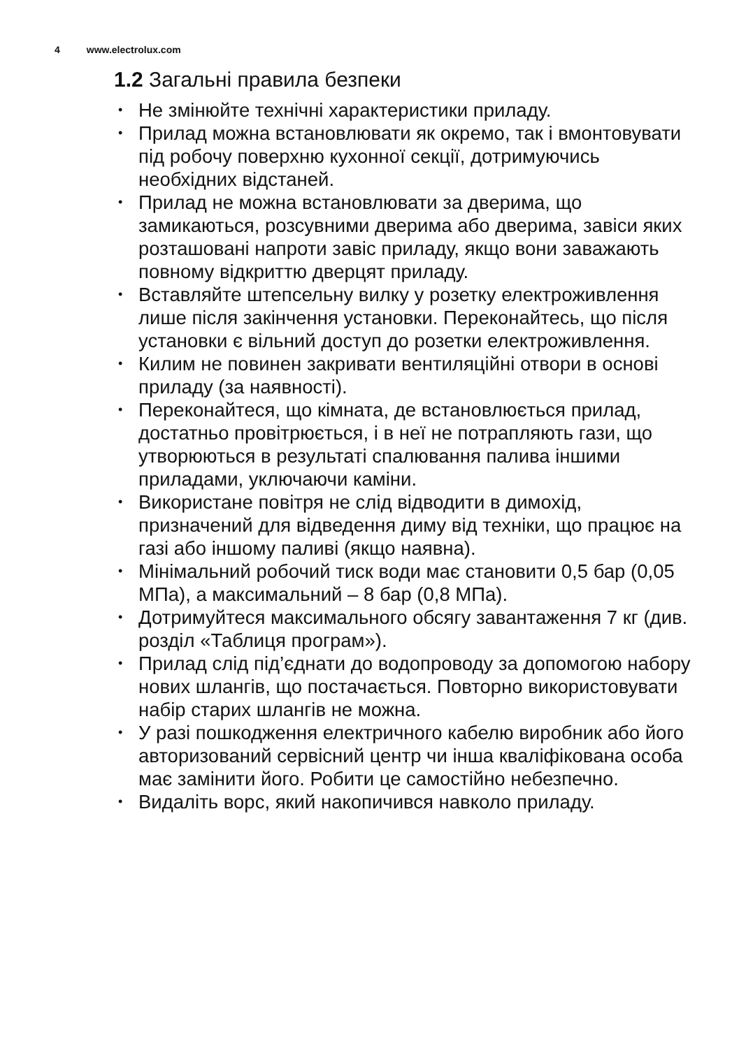4 www.electrolux.com
1.2 Загальні правила безпеки
• Не змінюйте технічні характеристики приладу.
• Прилад можна встановлювати як окремо, так і вмонтовувати під робочу поверхню кухонної секції, дотримуючись необхідних відстаней.
• Прилад не можна встановлювати за дверима, що замикаються, розсувними дверима або дверима, завіси яких розташовані напроти завіс приладу, якщо вони заважають повному відкриттю дверцят приладу.
• Вставляйте штепсельну вилку у розетку електроживлення лише після закінчення установки. Переконайтесь, що після установки є вільний доступ до розетки електроживлення.
• Килим не повинен закривати вентиляційні отвори в основі приладу (за наявності).
• Переконайтеся, що кімната, де встановлюється прилад, достатньо провітрюється, і в неї не потрапляють гази, що утворюються в результаті спалювання палива іншими приладами, уключаючи каміни.
• Використане повітря не слід відводити в димохід, призначений для відведення диму від техніки, що працює на газі або іншому паливі (якщо наявна).
• Мінімальний робочий тиск води має становити 0,5 бар (0,05 МПа), а максимальний – 8 бар (0,8 МПа).
• Дотримуйтеся максимального обсягу завантаження 7 кг (див. розділ «Таблиця програм»).
• Прилад слід під’єднати до водопроводу за допомогою набору нових шлангів, що постачається. Повторно використовувати набір старих шлангів не можна.
• У разі пошкодження електричного кабелю виробник або його авторизований сервісний центр чи інша кваліфікована особа має замінити його. Робити це самостійно небезпечно.
• Видаліть ворс, який накопичився навколо приладу.